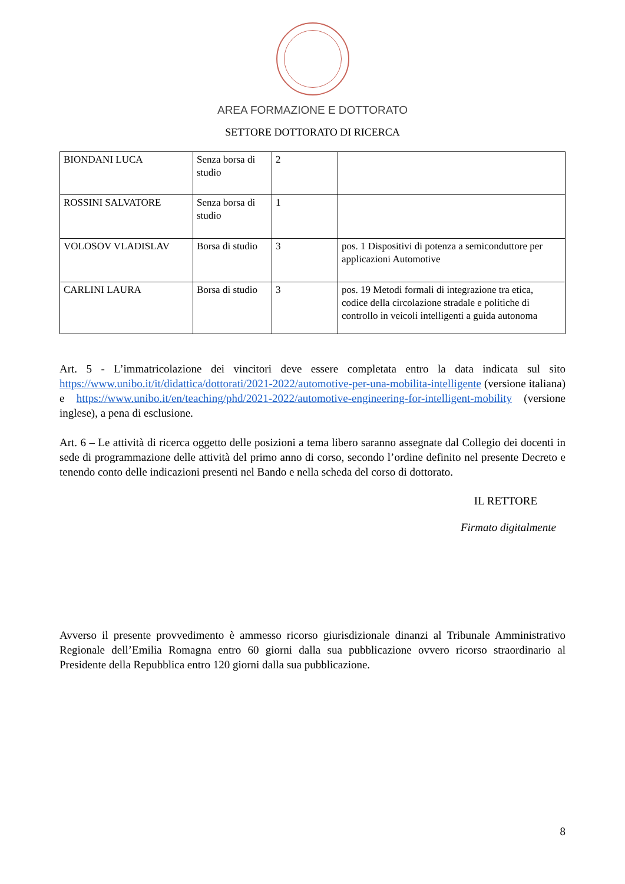AREA FORMAZIONE E DOTTORATO
SETTORE DOTTORATO DI RICERCA
| BIONDANI LUCA | Senza borsa di studio | 2 | |
| ROSSINI SALVATORE | Senza borsa di studio | 1 | |
| VOLOSOV VLADISLAV | Borsa di studio | 3 | pos. 1 Dispositivi di potenza a semiconduttore per applicazioni Automotive |
| CARLINI LAURA | Borsa di studio | 3 | pos. 19 Metodi formali di integrazione tra etica, codice della circolazione stradale e politiche di controllo in veicoli intelligenti a guida autonoma |
Art. 5 - L’immatricolazione dei vincitori deve essere completata entro la data indicata sul sito https://www.unibo.it/it/didattica/dottorati/2021-2022/automotive-per-una-mobilita-intelligente (versione italiana) e https://www.unibo.it/en/teaching/phd/2021-2022/automotive-engineering-for-intelligent-mobility (versione inglese), a pena di esclusione.
Art. 6 – Le attività di ricerca oggetto delle posizioni a tema libero saranno assegnate dal Collegio dei docenti in sede di programmazione delle attività del primo anno di corso, secondo l’ordine definito nel presente Decreto e tenendo conto delle indicazioni presenti nel Bando e nella scheda del corso di dottorato.
IL RETTORE
Firmato digitalmente
Avverso il presente provvedimento è ammesso ricorso giurisdizionale dinanzi al Tribunale Amministrativo Regionale dell’Emilia Romagna entro 60 giorni dalla sua pubblicazione ovvero ricorso straordinario al Presidente della Repubblica entro 120 giorni dalla sua pubblicazione.
8